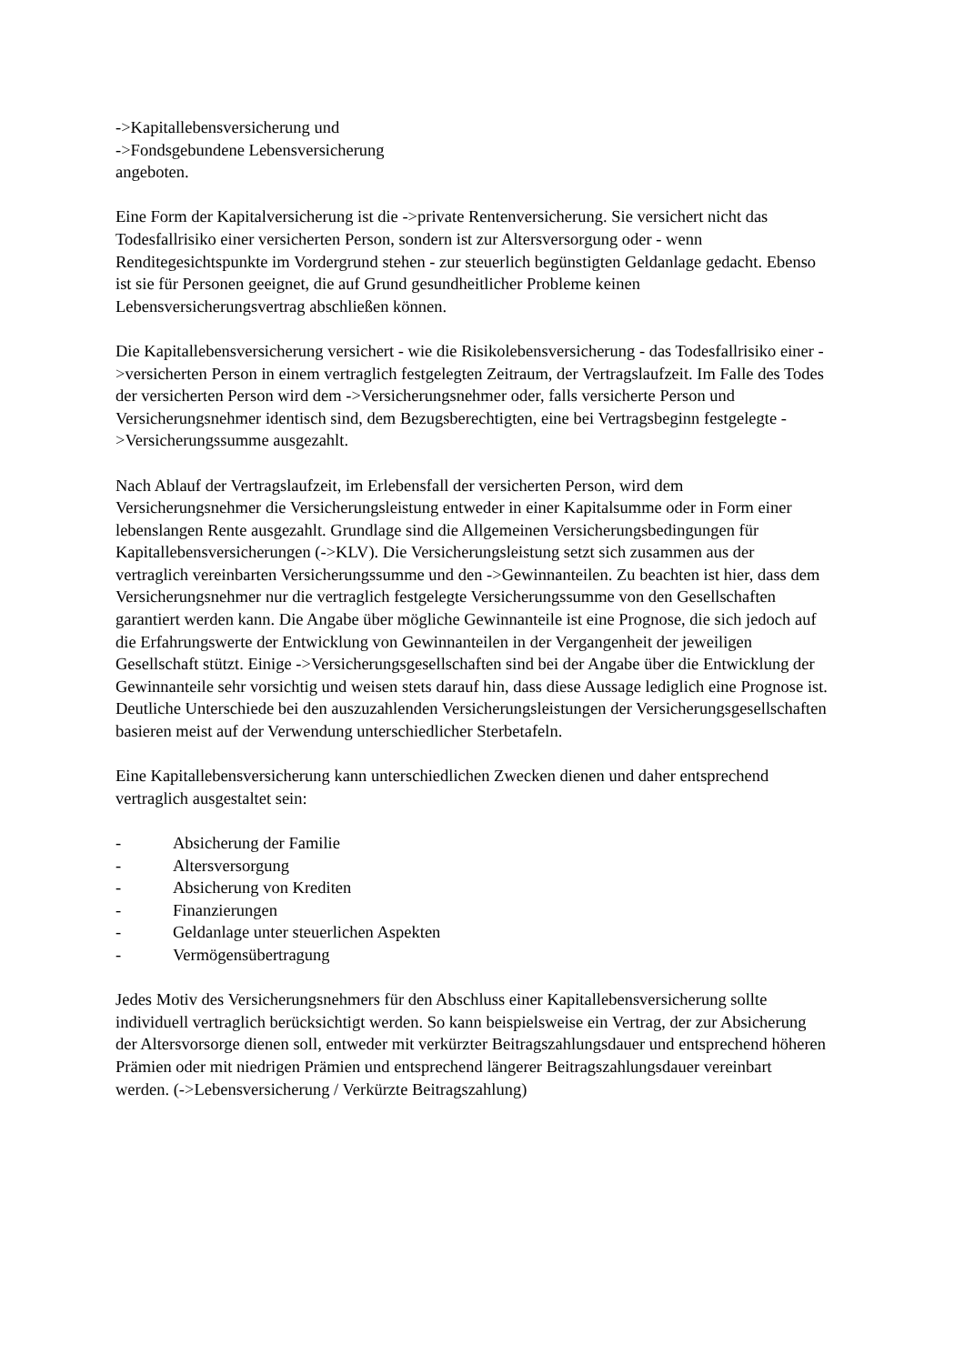->Kapitallebensversicherung und
->Fondsgebundene Lebensversicherung
angeboten.
Eine Form der Kapitalversicherung ist die ->private Rentenversicherung. Sie versichert nicht das Todesfallrisiko einer versicherten Person, sondern ist zur Altersversorgung oder - wenn Renditegesichtspunkte im Vordergrund stehen - zur steuerlich begünstigten Geldanlage gedacht. Ebenso ist sie für Personen geeignet, die auf Grund gesundheitlicher Probleme keinen Lebensversicherungsvertrag abschließen können.
Die Kapitallebensversicherung versichert - wie die Risikolebensversicherung - das Todesfallrisiko einer ->versicherten Person in einem vertraglich festgelegten Zeitraum, der Vertragslaufzeit. Im Falle des Todes der versicherten Person wird dem ->Versicherungsnehmer oder, falls versicherte Person und Versicherungsnehmer identisch sind, dem Bezugsberechtigten, eine bei Vertragsbeginn festgelegte ->Versicherungssumme ausgezahlt.
Nach Ablauf der Vertragslaufzeit, im Erlebensfall der versicherten Person, wird dem Versicherungsnehmer die Versicherungsleistung entweder in einer Kapitalsumme oder in Form einer lebenslangen Rente ausgezahlt. Grundlage sind die Allgemeinen Versicherungsbedingungen für Kapitallebensversicherungen (->KLV). Die Versicherungsleistung setzt sich zusammen aus der vertraglich vereinbarten Versicherungssumme und den ->Gewinnanteilen. Zu beachten ist hier, dass dem Versicherungsnehmer nur die vertraglich festgelegte Versicherungssumme von den Gesellschaften garantiert werden kann. Die Angabe über mögliche Gewinnanteile ist eine Prognose, die sich jedoch auf die Erfahrungswerte der Entwicklung von Gewinnanteilen in der Vergangenheit der jeweiligen Gesellschaft stützt. Einige ->Versicherungsgesellschaften sind bei der Angabe über die Entwicklung der Gewinnanteile sehr vorsichtig und weisen stets darauf hin, dass diese Aussage lediglich eine Prognose ist. Deutliche Unterschiede bei den auszuzahlenden Versicherungsleistungen der Versicherungsgesellschaften basieren meist auf der Verwendung unterschiedlicher Sterbetafeln.
Eine Kapitallebensversicherung kann unterschiedlichen Zwecken dienen und daher entsprechend vertraglich ausgestaltet sein:
- Absicherung der Familie
- Altersversorgung
- Absicherung von Krediten
- Finanzierungen
- Geldanlage unter steuerlichen Aspekten
- Vermögensübertragung
Jedes Motiv des Versicherungsnehmers für den Abschluss einer Kapitallebensversicherung sollte individuell vertraglich berücksichtigt werden. So kann beispielsweise ein Vertrag, der zur Absicherung der Altersvorsorge dienen soll, entweder mit verkürzter Beitragszahlungsdauer und entsprechend höheren Prämien oder mit niedrigen Prämien und entsprechend längerer Beitragszahlungsdauer vereinbart werden. (->Lebensversicherung / Verkürzte Beitragszahlung)